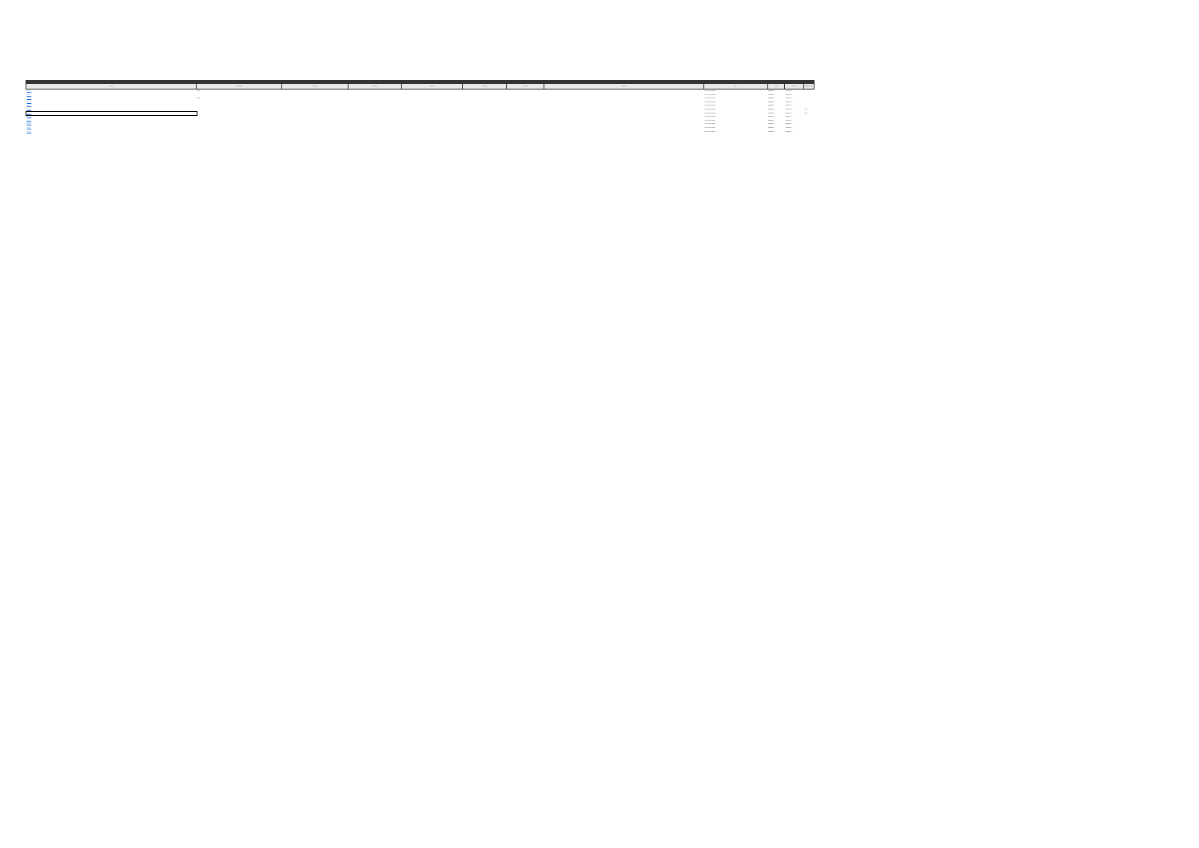| Enlace | Descripción | Columna | Columna | Columna | Columna | Columna | Columna | Tipo | Fecha | Fecha | Observaciones |
| --- | --- | --- | --- | --- | --- | --- | --- | --- | --- | --- | --- |
| https://... | texto | | | | | | | Contratación pública | 30/06/2023 | 30/06/2023 | |
| https://... | | | | | | | | Contratación pública | 30/06/2023 | 30/06/2023 | |
| https://... | texto | | | | | | | Contratación pública | 30/06/2023 | 30/06/2023 | |
| https://... | | | | | | | | Contratación pública | 30/06/2023 | 30/06/2023 | |
| https://... | | | | | | | | Contratación pública | 30/06/2023 | 30/06/2023 | |
| https://... | | | | | | | | Contratación pública | 30/06/2023 | 30/06/2023 | texto |
| https://... | | | | | | | | Contratación pública | 30/06/2023 | 30/06/2023 | texto |
| https://... | | | | | | | | Contratación pública | 30/06/2023 | 30/06/2023 | |
| https://... | | | | | | | | Contratación pública | 30/06/2023 | 30/06/2023 | |
| https://... | | | | | | | | Contratación pública | 30/06/2023 | 30/06/2023 | |
| https://... | | | | | | | | Contratación pública | 30/06/2023 | 30/06/2023 | |
| https://... | | | | | | | | Contratación pública | 30/06/2023 | 30/06/2023 | |